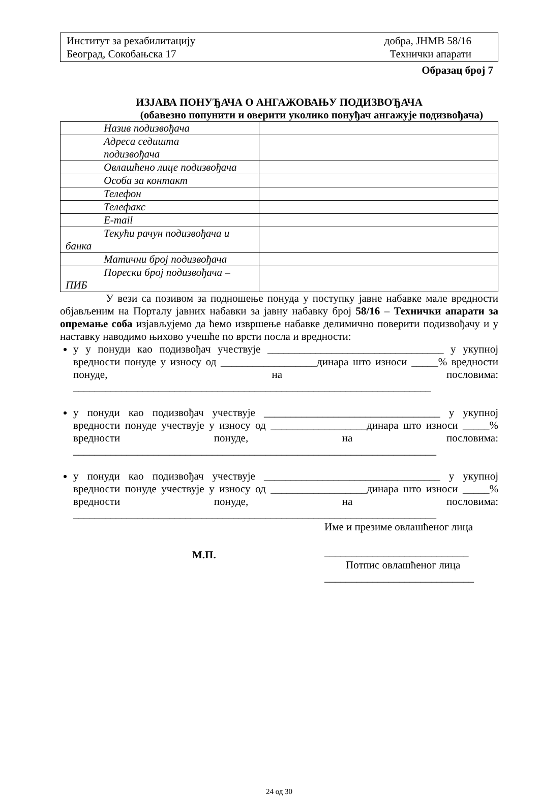Институт за рехабилитацију
Београд, Сокобањска 17
добра, ЈНМВ 58/16
Технички апарати
Образац број 7
ИЗЈАВА ПОНУЂАЧА О АНГАЖОВАЊУ ПОДИЗВОЂАЧА
(обавезно попунити и оверити уколико понуђач ангажује подизвођача)
| Назив подизвођача | |
| Адреса седишта подизвођача | |
| Овлашћено лице подизвођача | |
| Особа за контакт | |
| Телефон | |
| Телефакс | |
| E-mail | |
| Текући рачун подизвођача и банка | |
| Матични број подизвођача | |
| Порески број подизвођача – ПИБ | |
У вези са позивом за подношење понуда у поступку јавне набавке мале вредности објављеним на Порталу јавних набавки за јавну набавку број 58/16 – Технички апарати за опремање соба изјављујемо да ћемо извршење набавке делимично поверити подизвођачу и у наставку наводимо њихово учешће по врсти посла и вредности:
у у понуди као подизвођач учествује _________________________________ у укупној вредности понуде у износу од __________________динара што износи _____% вредности понуде, на пословима: ___________________________________________________________________
у понуди као подизвођач учествује _________________________________ у укупној вредности понуде учествује у износу од __________________динара што износи _____% вредности понуде, на пословима: ____________________________________________________________________
у понуди као подизвођач учествује _________________________________ у укупној вредности понуде учествује у износу од __________________динара што износи _____% вредности понуде, на пословима: ____________________________________________________________________
М.П.
Име и презиме овлашћеног лица
___________________________
Потпис овлашћеног лица
____________________________
24 од 30